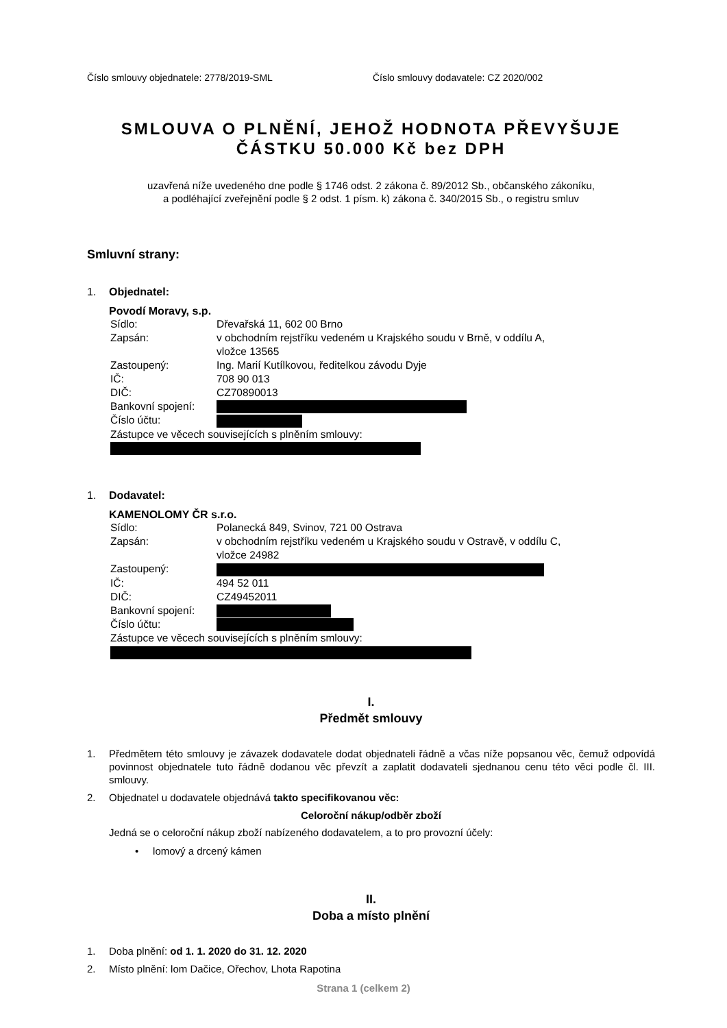Číslo smlouvy objednatele: 2778/2019-SML Číslo smlouvy dodavatele: CZ 2020/002
SMLOUVA O PLNĚNÍ, JEHOŽ HODNOTA PŘEVYŠUJE
ČÁSTKU 50.000 Kč bez DPH
uzavřená níže uvedeného dne podle § 1746 odst. 2 zákona č. 89/2012 Sb., občanského zákoníku,
a podléhající zveřejnění podle § 2 odst. 1 písm. k) zákona č. 340/2015 Sb., o registru smluv
Smluvní strany:
1. Objednatel:
Povodí Moravy, s.p.
| Sídlo: | Dřevařská 11, 602 00 Brno |
| Zapsán: | v obchodním rejstříku vedeném u Krajského soudu v Brně, v oddílu A, vložce 13565 |
| Zastoupený: | Ing. Marií Kutílkovou, ředitelkou závodu Dyje |
| IČ: | 708 90 013 |
| DIČ: | CZ70890013 |
| Bankovní spojení: | |
| Číslo účtu: | |
| Zástupce ve věcech souvisejících s plněním smlouvy: | |
1. Dodavatel:
KAMENOLOMY ČR s.r.o.
| Sídlo: | Polanecká 849, Svinov, 721 00 Ostrava |
| Zapsán: | v obchodním rejstříku vedeném u Krajského soudu v Ostravě, v oddílu C, vložce 24982 |
| Zastoupený: | |
| IČ: | 494 52 011 |
| DIČ: | CZ49452011 |
| Bankovní spojení: | |
| Číslo účtu: | |
| Zástupce ve věcech souvisejících s plněním smlouvy: | |
I.
Předmět smlouvy
1. Předmětem této smlouvy je závazek dodavatele dodat objednateli řádně a včas níže popsanou věc, čemuž odpovídá povinnost objednatele tuto řádně dodanou věc převzít a zaplatit dodavateli sjednanou cenu této věci podle čl. III. smlouvy.
2. Objednatel u dodavatele objednává takto specifikovanou věc:
Celoroční nákup/odběr zboží
Jedná se o celoroční nákup zboží nabízeného dodavatelem, a to pro provozní účely:
• lomový a drcený kámen
II.
Doba a místo plnění
1. Doba plnění: od 1. 1. 2020 do 31. 12. 2020
2. Místo plnění: lom Dačice, Ořechov, Lhota Rapotina
Strana 1 (celkem 2)